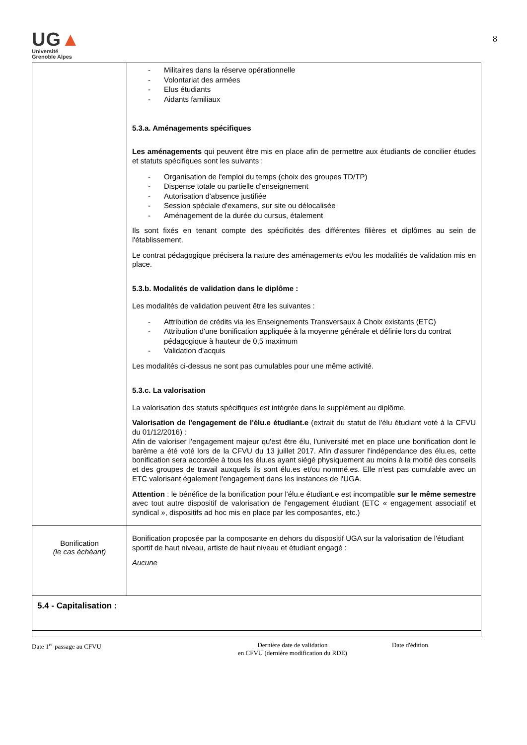8
UG▲
Université
Grenoble Alpes
| | - Militaires dans la réserve opérationnelle - Volontariat des armées - Elus étudiants - Aidants familiaux 5.3.a. Aménagements spécifiques Les aménagements qui peuvent être mis en place afin de permettre aux étudiants de concilier études et statuts spécifiques sont les suivants : - Organisation de l'emploi du temps (choix des groupes TD/TP) - Dispense totale ou partielle d'enseignement - Autorisation d'absence justifiée - Session spéciale d'examens, sur site ou délocalisée - Aménagement de la durée du cursus, étalement Ils sont fixés en tenant compte des spécificités des différentes filières et diplômes au sein de l'établissement. Le contrat pédagogique précisera la nature des aménagements et/ou les modalités de validation mis en place. 5.3.b. Modalités de validation dans le diplôme : Les modalités de validation peuvent être les suivantes : - Attribution de crédits via les Enseignements Transversaux à Choix existants (ETC) - Attribution d'une bonification appliquée à la moyenne générale et définie lors du contrat pédagogique à hauteur de 0,5 maximum - Validation d'acquis Les modalités ci-dessus ne sont pas cumulables pour une même activité. 5.3.c. La valorisation La valorisation des statuts spécifiques est intégrée dans le supplément au diplôme. Valorisation de l'engagement de l'élu.e étudiant.e (extrait du statut de l'élu étudiant voté à la CFVU du 01/12/2016) : Afin de valoriser l'engagement majeur qu'est être élu, l'université met en place une bonification dont le barème a été voté lors de la CFVU du 13 juillet 2017. Afin d'assurer l'indépendance des élu.es, cette bonification sera accordée à tous les élu.es ayant siégé physiquement au moins à la moitié des conseils et des groupes de travail auxquels ils sont élu.es et/ou nommé.es. Elle n'est pas cumulable avec un ETC valorisant également l'engagement dans les instances de l'UGA. Attention : le bénéfice de la bonification pour l'élu.e étudiant.e est incompatible sur le même semestre avec tout autre dispositif de valorisation de l'engagement étudiant (ETC « engagement associatif et syndical », dispositifs ad hoc mis en place par les composantes, etc.) |
| Bonification (le cas échéant) | Bonification proposée par la composante en dehors du dispositif UGA sur la valorisation de l'étudiant sportif de haut niveau, artiste de haut niveau et étudiant engagé : Aucune |
| 5.4 - Capitalisation : | |
Date 1<sup>er</sup> passage au CFVU Dernière date de validation
en CFVU (dernière modification du RDE)
Date d'édition